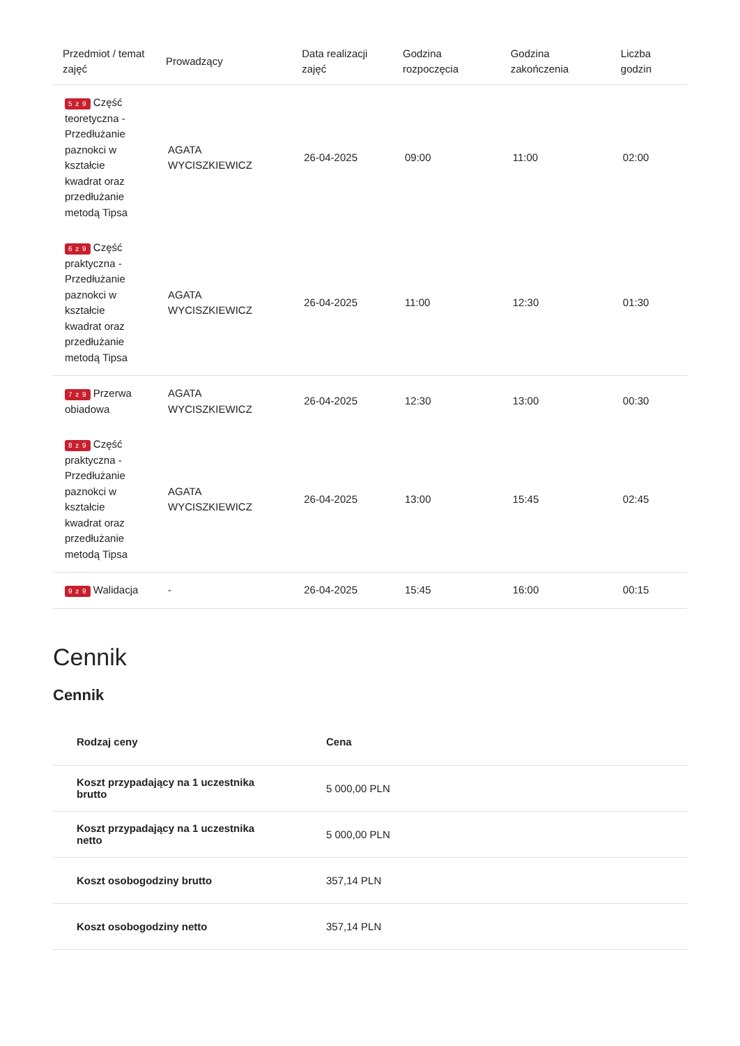| Przedmiot / temat zajęć | Prowadzący | Data realizacji zajęć | Godzina rozpoczęcia | Godzina zakończenia | Liczba godzin |
| --- | --- | --- | --- | --- | --- |
| 5 z 9 Część teoretyczna - Przedłużanie paznokci w kształcie kwadrat oraz przedłużanie metodą Tipsa | AGATA WYCISZKIEWICZ | 26-04-2025 | 09:00 | 11:00 | 02:00 |
| 6 z 9 Część praktyczna - Przedłużanie paznokci w kształcie kwadrat oraz przedłużanie metodą Tipsa | AGATA WYCISZKIEWICZ | 26-04-2025 | 11:00 | 12:30 | 01:30 |
| 7 z 9 Przerwa obiadowa | AGATA WYCISZKIEWICZ | 26-04-2025 | 12:30 | 13:00 | 00:30 |
| 8 z 9 Część praktyczna - Przedłużanie paznokci w kształcie kwadrat oraz przedłużanie metodą Tipsa | AGATA WYCISZKIEWICZ | 26-04-2025 | 13:00 | 15:45 | 02:45 |
| 9 z 9 Walidacja | - | 26-04-2025 | 15:45 | 16:00 | 00:15 |
Cennik
Cennik
| Rodzaj ceny | Cena |
| --- | --- |
| Koszt przypadający na 1 uczestnika brutto | 5 000,00 PLN |
| Koszt przypadający na 1 uczestnika netto | 5 000,00 PLN |
| Koszt osobogodziny brutto | 357,14 PLN |
| Koszt osobogodziny netto | 357,14 PLN |